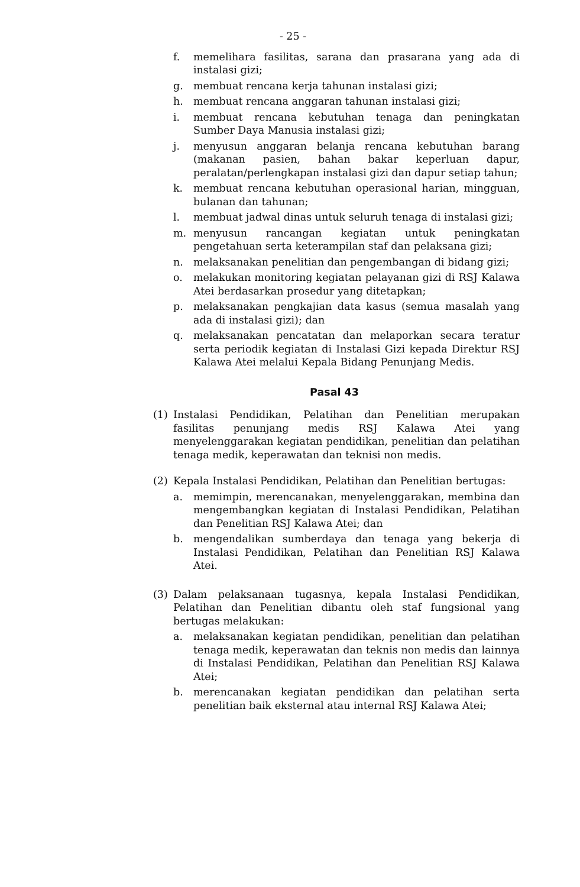- 25 -
f. memelihara fasilitas, sarana dan prasarana yang ada di instalasi gizi;
g. membuat rencana kerja tahunan instalasi gizi;
h. membuat rencana anggaran tahunan instalasi gizi;
i. membuat rencana kebutuhan tenaga dan peningkatan Sumber Daya Manusia instalasi gizi;
j. menyusun anggaran belanja rencana kebutuhan barang (makanan pasien, bahan bakar keperluan dapur, peralatan/perlengkapan instalasi gizi dan dapur setiap tahun;
k. membuat rencana kebutuhan operasional harian, mingguan, bulanan dan tahunan;
l. membuat jadwal dinas untuk seluruh tenaga di instalasi gizi;
m. menyusun rancangan kegiatan untuk peningkatan pengetahuan serta keterampilan staf dan pelaksana gizi;
n. melaksanakan penelitian dan pengembangan di bidang gizi;
o. melakukan monitoring kegiatan pelayanan gizi di RSJ Kalawa Atei berdasarkan prosedur yang ditetapkan;
p. melaksanakan pengkajian data kasus (semua masalah yang ada di instalasi gizi); dan
q. melaksanakan pencatatan dan melaporkan secara teratur serta periodik kegiatan di Instalasi Gizi kepada Direktur RSJ Kalawa Atei melalui Kepala Bidang Penunjang Medis.
Pasal 43
(1) Instalasi Pendidikan, Pelatihan dan Penelitian merupakan fasilitas penunjang medis RSJ Kalawa Atei yang menyelenggarakan kegiatan pendidikan, penelitian dan pelatihan tenaga medik, keperawatan dan teknisi non medis.
(2) Kepala Instalasi Pendidikan, Pelatihan dan Penelitian bertugas:
a. memimpin, merencanakan, menyelenggarakan, membina dan mengembangkan kegiatan di Instalasi Pendidikan, Pelatihan dan Penelitian RSJ Kalawa Atei; dan
b. mengendalikan sumberdaya dan tenaga yang bekerja di Instalasi Pendidikan, Pelatihan dan Penelitian RSJ Kalawa Atei.
(3) Dalam pelaksanaan tugasnya, kepala Instalasi Pendidikan, Pelatihan dan Penelitian dibantu oleh staf fungsional yang bertugas melakukan:
a. melaksanakan kegiatan pendidikan, penelitian dan pelatihan tenaga medik, keperawatan dan teknis non medis dan lainnya di Instalasi Pendidikan, Pelatihan dan Penelitian RSJ Kalawa Atei;
b. merencanakan kegiatan pendidikan dan pelatihan serta penelitian baik eksternal atau internal RSJ Kalawa Atei;